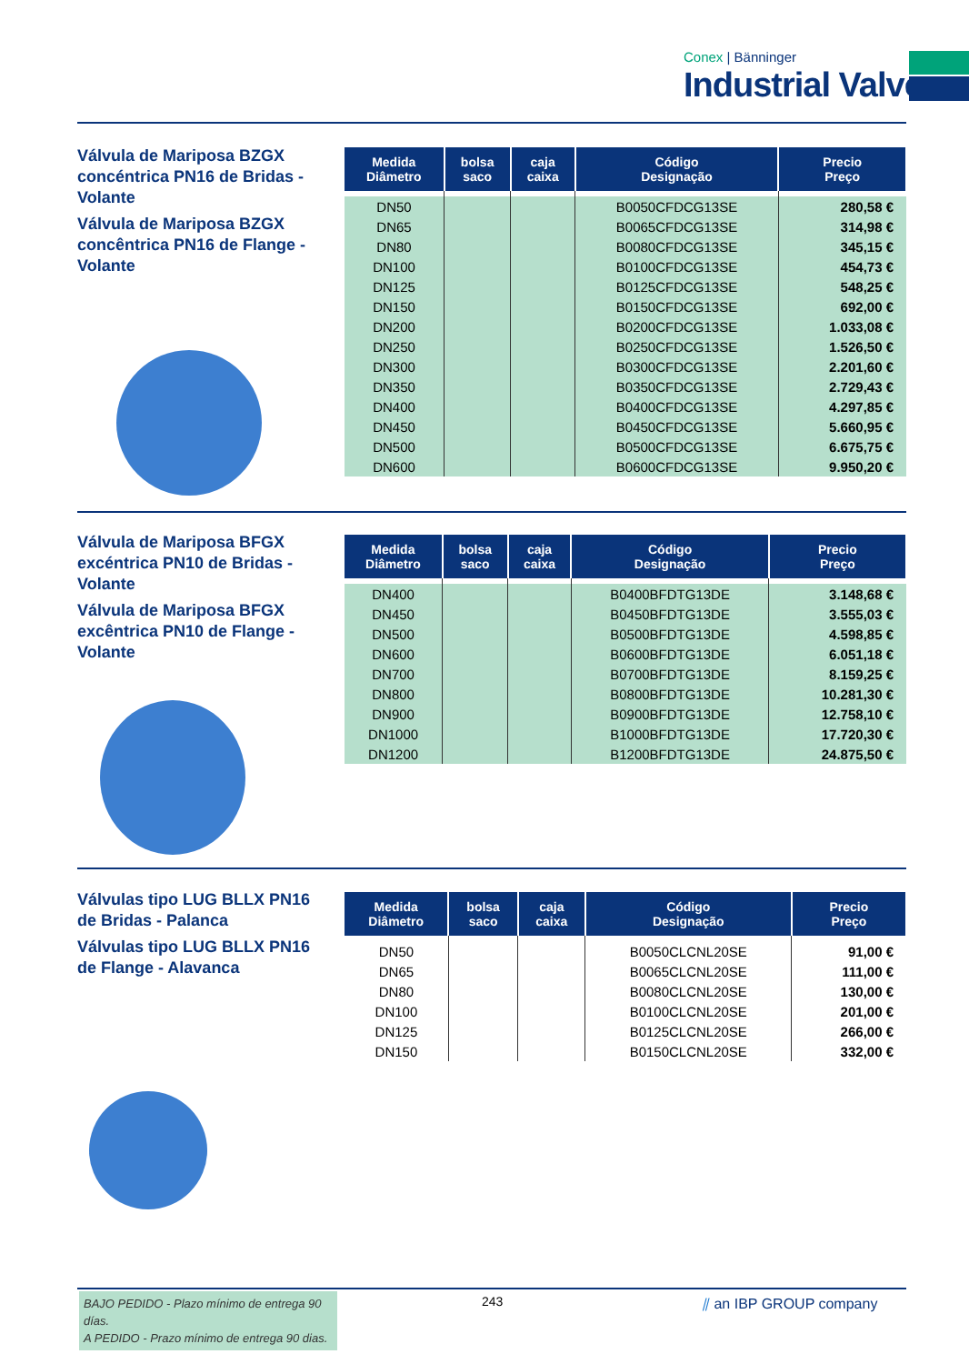Conex | Bänninger
Industrial Valves
Válvula de Mariposa BZGX concéntrica PN16 de Bridas - Volante
Válvula de Mariposa BZGX concêntrica PN16 de Flange - Volante
| Medida Diâmetro | bolsa saco | caja caixa | Código Designação | Precio Preço |
| --- | --- | --- | --- | --- |
| DN50 | | | B0050CFDCG13SE | 280,58 € |
| DN65 | | | B0065CFDCG13SE | 314,98 € |
| DN80 | | | B0080CFDCG13SE | 345,15 € |
| DN100 | | | B0100CFDCG13SE | 454,73 € |
| DN125 | | | B0125CFDCG13SE | 548,25 € |
| DN150 | | | B0150CFDCG13SE | 692,00 € |
| DN200 | | | B0200CFDCG13SE | 1.033,08 € |
| DN250 | | | B0250CFDCG13SE | 1.526,50 € |
| DN300 | | | B0300CFDCG13SE | 2.201,60 € |
| DN350 | | | B0350CFDCG13SE | 2.729,43 € |
| DN400 | | | B0400CFDCG13SE | 4.297,85 € |
| DN450 | | | B0450CFDCG13SE | 5.660,95 € |
| DN500 | | | B0500CFDCG13SE | 6.675,75 € |
| DN600 | | | B0600CFDCG13SE | 9.950,20 € |
Válvula de Mariposa BFGX excéntrica PN10 de Bridas - Volante
Válvula de Mariposa BFGX excêntrica PN10 de Flange - Volante
| Medida Diâmetro | bolsa saco | caja caixa | Código Designação | Precio Preço |
| --- | --- | --- | --- | --- |
| DN400 | | | B0400BFDTG13DE | 3.148,68 € |
| DN450 | | | B0450BFDTG13DE | 3.555,03 € |
| DN500 | | | B0500BFDTG13DE | 4.598,85 € |
| DN600 | | | B0600BFDTG13DE | 6.051,18 € |
| DN700 | | | B0700BFDTG13DE | 8.159,25 € |
| DN800 | | | B0800BFDTG13DE | 10.281,30 € |
| DN900 | | | B0900BFDTG13DE | 12.758,10 € |
| DN1000 | | | B1000BFDTG13DE | 17.720,30 € |
| DN1200 | | | B1200BFDTG13DE | 24.875,50 € |
Válvulas tipo LUG BLLX PN16 de Bridas - Palanca
Válvulas tipo LUG BLLX PN16 de Flange - Alavanca
| Medida Diâmetro | bolsa saco | caja caixa | Código Designação | Precio Preço |
| --- | --- | --- | --- | --- |
| DN50 | | | B0050CLCNL20SE | 91,00 € |
| DN65 | | | B0065CLCNL20SE | 111,00 € |
| DN80 | | | B0080CLCNL20SE | 130,00 € |
| DN100 | | | B0100CLCNL20SE | 201,00 € |
| DN125 | | | B0125CLCNL20SE | 266,00 € |
| DN150 | | | B0150CLCNL20SE | 332,00 € |
BAJO PEDIDO - Plazo mínimo de entrega 90 días.
A PEDIDO - Prazo mínimo de entrega 90 dias.
243 ⫽ an IBP GROUP company